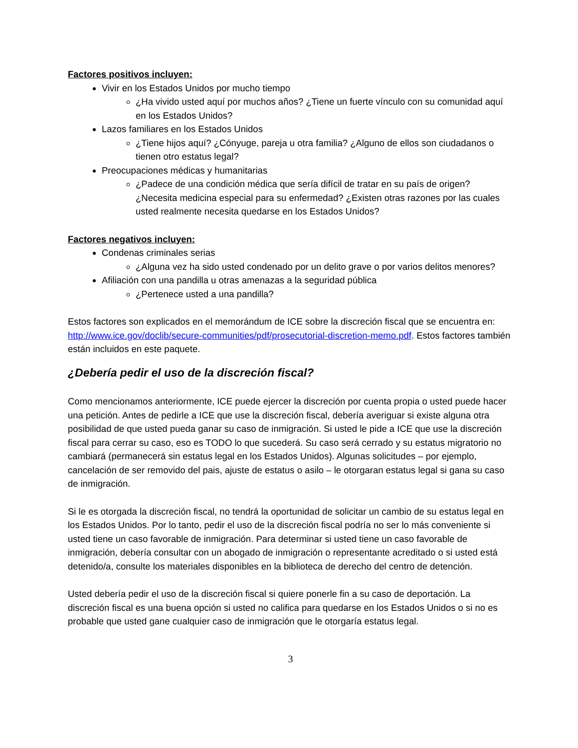Factores positivos incluyen:
Vivir en los Estados Unidos por mucho tiempo
¿Ha vivido usted aquí por muchos años? ¿Tiene un fuerte vínculo con su comunidad aquí en los Estados Unidos?
Lazos familiares en los Estados Unidos
¿Tiene hijos aquí? ¿Cónyuge, pareja u otra familia? ¿Alguno de ellos son ciudadanos o tienen otro estatus legal?
Preocupaciones médicas y humanitarias
¿Padece de una condición médica que sería difícil de tratar en su país de origen? ¿Necesita medicina especial para su enfermedad? ¿Existen otras razones por las cuales usted realmente necesita quedarse en los Estados Unidos?
Factores negativos incluyen:
Condenas criminales serias
¿Alguna vez ha sido usted condenado por un delito grave o por varios delitos menores?
Afiliación con una pandilla u otras amenazas a la seguridad pública
¿Pertenece usted a una pandilla?
Estos factores son explicados en el memorándum de ICE sobre la discreción fiscal que se encuentra en: http://www.ice.gov/doclib/secure-communities/pdf/prosecutorial-discretion-memo.pdf. Estos factores también están incluidos en este paquete.
¿Debería pedir el uso de la discreción fiscal?
Como mencionamos anteriormente, ICE puede ejercer la discreción por cuenta propia o usted puede hacer una petición. Antes de pedirle a ICE que use la discreción fiscal, debería averiguar si existe alguna otra posibilidad de que usted pueda ganar su caso de inmigración. Si usted le pide a ICE que use la discreción fiscal para cerrar su caso, eso es TODO lo que sucederá. Su caso será cerrado y su estatus migratorio no cambiará (permanecerá sin estatus legal en los Estados Unidos). Algunas solicitudes – por ejemplo, cancelación de ser removido del pais, ajuste de estatus o asilo – le otorgaran estatus legal si gana su caso de inmigración.
Si le es otorgada la discreción fiscal, no tendrá la oportunidad de solicitar un cambio de su estatus legal en los Estados Unidos. Por lo tanto, pedir el uso de la discreción fiscal podría no ser lo más conveniente si usted tiene un caso favorable de inmigración. Para determinar si usted tiene un caso favorable de inmigración, debería consultar con un abogado de inmigración o representante acreditado o si usted está detenido/a, consulte los materiales disponibles en la biblioteca de derecho del centro de detención.
Usted debería pedir el uso de la discreción fiscal si quiere ponerle fin a su caso de deportación. La discreción fiscal es una buena opción si usted no califica para quedarse en los Estados Unidos o si no es probable que usted gane cualquier caso de inmigración que le otorgaría estatus legal.
3